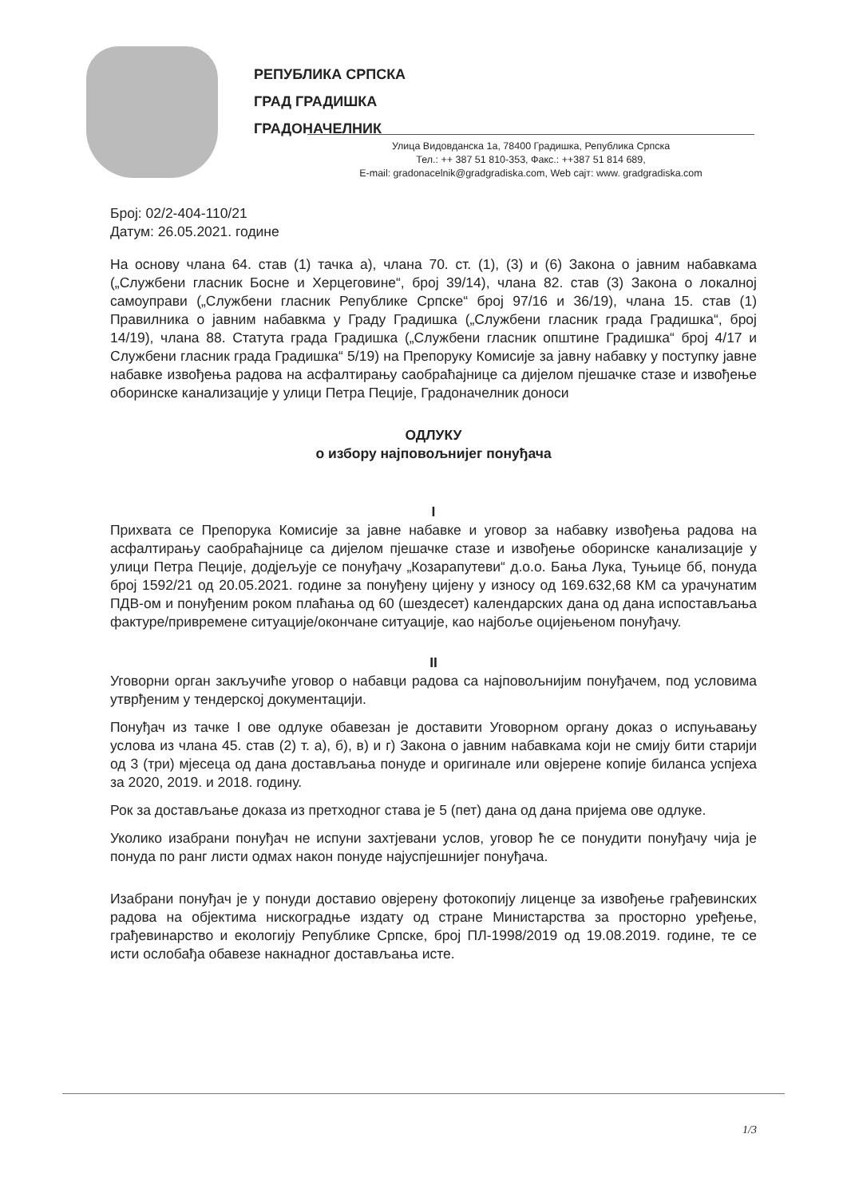РЕПУБЛИКА СРПСКА
ГРАД ГРАДИШКА
ГРАДОНАЧЕЛНИК
Улица Видовданска 1а, 78400 Градишка, Република Српска
Тел.: ++ 387 51 810-353, Факс.: ++387 51 814 689,
E-mail: gradonacelnik@gradgradiska.com, Web сајт: www. gradgradiska.com
Број: 02/2-404-110/21
Датум: 26.05.2021. године
На основу члана 64. став (1) тачка а), члана 70. ст. (1), (3) и (6) Закона о јавним набавкама („Службени гласник Босне и Херцеговине“, број 39/14), члана 82. став (3) Закона о локалној самоуправи („Службени гласник Републике Српске“ број 97/16 и 36/19), члана 15. став (1) Правилника о јавним набавкма у Граду Градишка („Службени гласник града Градишка“, број 14/19), члана 88. Статута града Градишка („Службени гласник општине Градишка“ број 4/17 и Службени гласник града Градишка“ 5/19) на Препоруку Комисије за јавну набавку у поступку јавне набавке извођења радова на асфалтирању саобраћајнице са дијелом пјешачке стазе и извођење оборинске канализације у улици Петра Пеције, Градоначелник доноси
ОДЛУКУ
о избору најповољнијег понуђача
I
Прихвата се Препорука Комисије за јавне набавке и уговор за набавку извођења радова на асфалтирању саобраћајнице са дијелом пјешачке стазе и извођење оборинске канализације у улици Петра Пеције, додјељује се понуђачу „Козарапутеви“ д.о.о. Бања Лука, Туњице бб, понуда број 1592/21 од 20.05.2021. године за понуђену цијену у износу од 169.632,68 КМ са урачунатим ПДВ-ом и понуђеним роком плаћања од 60 (шездесет) календарских дана од дана испостављања фактуре/привремене ситуације/окончане ситуације, као најбоље оцијењеном понуђачу.
II
Уговорни орган закључиће уговор о набавци радова са најповољнијим понуђачем, под условима утврђеним у тендерској документацији.
Понуђач из тачке I ове одлуке обавезан је доставити Уговорном органу доказ о испуњавању услова из члана 45. став (2) т. а), б), в) и г) Закона о јавним набавкама који не смију бити старији од 3 (три) мјесеца од дана достављања понуде и оригинале или овјерене копије биланса успјеха за 2020, 2019. и 2018. годину.
Рок за достављање доказа из претходног става је 5 (пет) дана од дана пријема ове одлуке.
Уколико изабрани понуђач не испуни захтјевани услов, уговор ће се понудити понуђачу чија је понуда по ранг листи одмах након понуде најуспјешнијег понуђача.
Изабрани понуђач је у понуди доставио овјерену фотокопију лиценце за извођење грађевинских радова на објектима нискоградње издату од стране Министарства за просторно уређење, грађевинарство и екологију Републике Српске, број ПЛ-1998/2019 од 19.08.2019. године, те се исти ослобађа обавезе накнадног достављања исте.
1/3